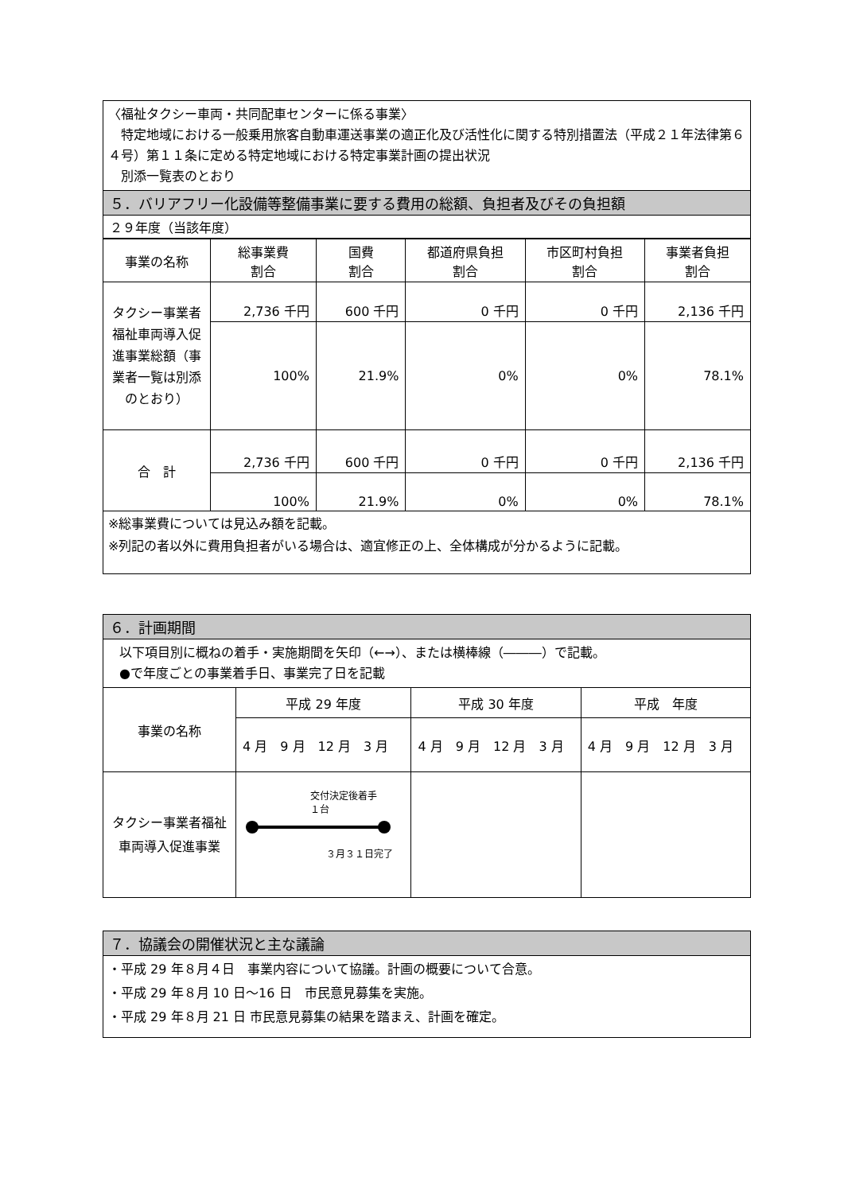| 〈福祉タクシー車両・共同配車センターに係る事業〉 特定地域における一般乗用旅客自動車運送事業の適正化及び活性化に関する特別措置法（平成２１年法律第６４号）第１１条に定める特定地域における特定事業計画の提出状況 別添一覧表のとおり |
| ５．バリアフリー化設備等整備事業に要する費用の総額、負担者及びその負担額 |
| ２９年度（当該年度） |
| 事業の名称 | 総事業費 割合 | 国費 割合 | 都道府県負担 割合 | 市区町村負担 割合 | 事業者負担 割合 |
| --- | --- | --- | --- | --- | --- |
| タクシー事業者福祉車両導入促進事業総額（事業者一覧は別添のとおり） | 2,736 千円 | 600 千円 | 0 千円 | 0 千円 | 2,136 千円 |
| | 100% | 21.9% | 0% | 0% | 78.1% |
| 合 計 | 2,736 千円 | 600 千円 | 0 千円 | 0 千円 | 2,136 千円 |
| | 100% | 21.9% | 0% | 0% | 78.1% |
| ※総事業費については見込み額を記載。 ※列記の者以外に費用負担者がいる場合は、適宜修正の上、全体構成が分かるように記載。 | | | | | |
| ６．計画期間 | | | |
| 以下項目別に概ねの着手・実施期間を矢印（←→）、または横棒線（―――）で記載。 ●で年度ごとの事業着手日、事業完了日を記載 | | | |
| 事業の名称 | 平成 29 年度 | 平成 30 年度 | 平成 年度 |
| | 4 月 9 月 12 月 3 月 | 4 月 9 月 12 月 3 月 | 4 月 9 月 12 月 3 月 |
| タクシー事業者福祉車両導入促進事業 | 交付決定後着手 １台 ３月３１日完了 | | |
| ７．協議会の開催状況と主な議論 |
| ・平成 29 年８月４日 事業内容について協議。計画の概要について合意。 ・平成 29 年８月 10 日～16 日 市民意見募集を実施。 ・平成 29 年８月 21 日 市民意見募集の結果を踏まえ、計画を確定。 |